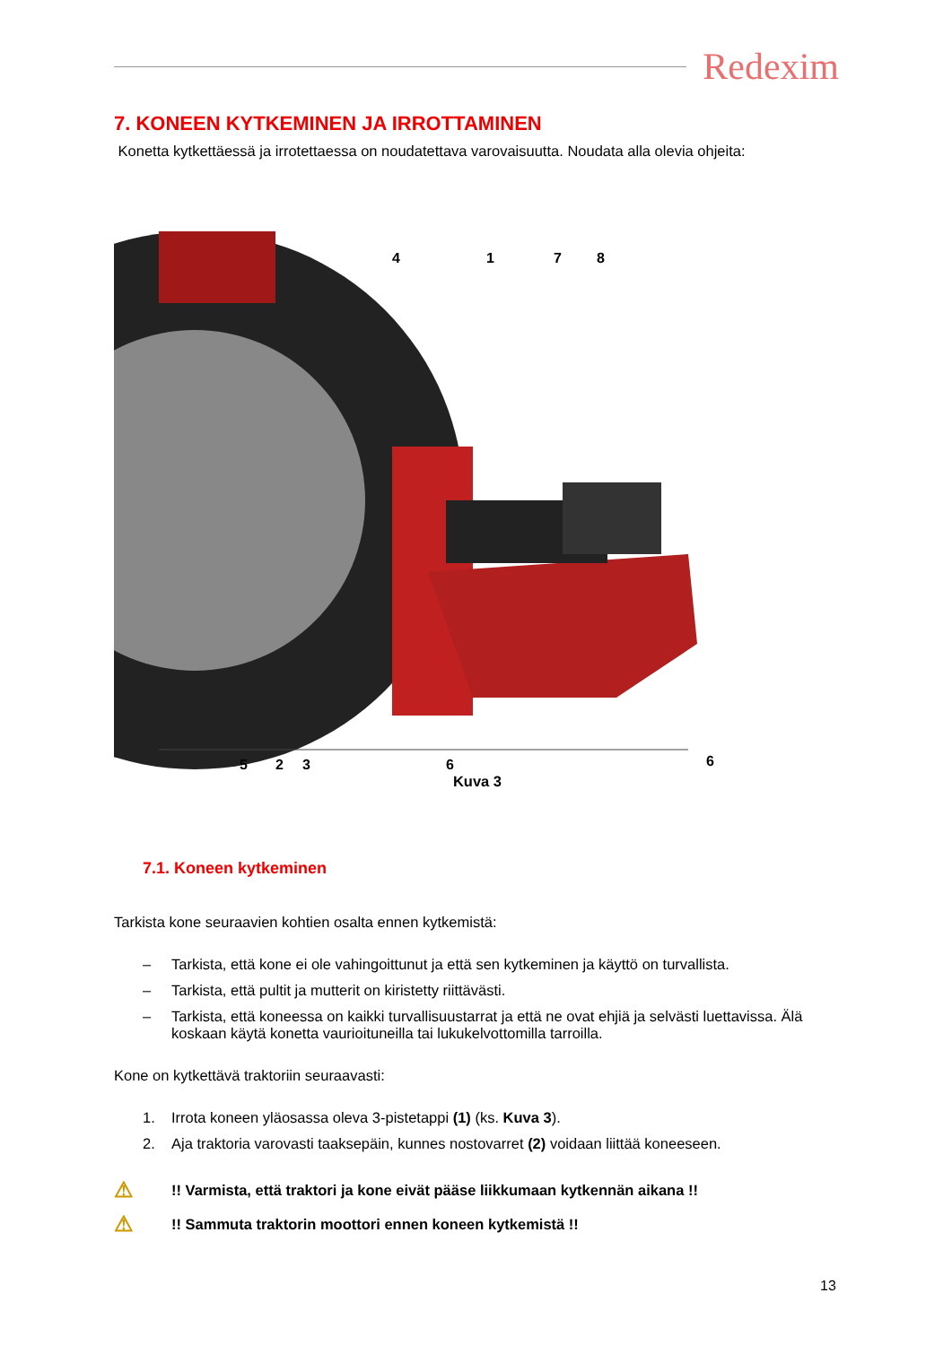Redexim
7. KONEEN KYTKEMINEN JA IRROTTAMINEN
Konetta kytkettäessä ja irrotettaessa on noudatettava varovaisuutta. Noudata alla olevia ohjeita:
4
1
7
8
5
2
3
6
6
Kuva 3
7.1. Koneen kytkeminen
Tarkista kone seuraavien kohtien osalta ennen kytkemistä:
– Tarkista, että kone ei ole vahingoittunut ja että sen kytkeminen ja käyttö on turvallista.
– Tarkista, että pultit ja mutterit on kiristetty riittävästi.
– Tarkista, että koneessa on kaikki turvallisuustarrat ja että ne ovat ehjiä ja selvästi luettavissa. Älä koskaan käytä konetta vaurioituneilla tai lukukelvottomilla tarroilla.
Kone on kytkettävä traktoriin seuraavasti:
1. Irrota koneen yläosassa oleva 3-pistetappi (1) (ks. Kuva 3).
2. Aja traktoria varovasti taaksepäin, kunnes nostovarret (2) voidaan liittää koneeseen.
⚠!! Varmista, että traktori ja kone eivät pääse liikkumaan kytkennän aikana !!
⚠!! Sammuta traktorin moottori ennen koneen kytkemistä !!
13